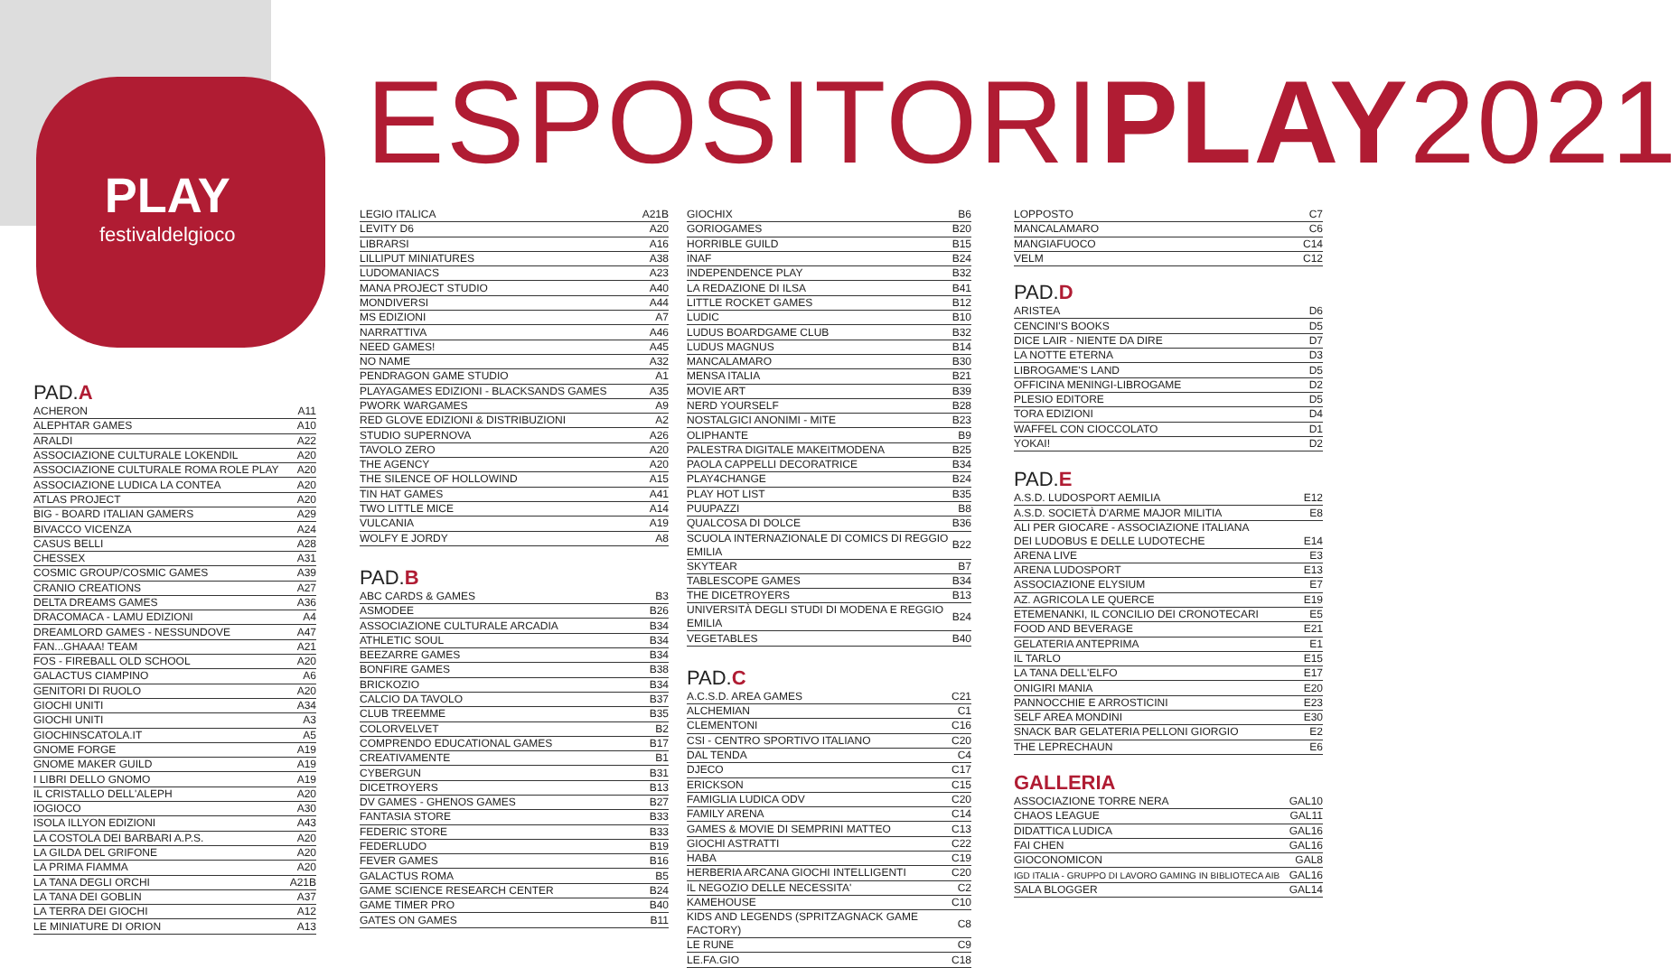PLAY
festivaldelgioco
ESPOSITORIPLAY2021
PAD. A
| ACHERON | A11 |
| ALEPHTAR GAMES | A10 |
| ARALDI | A22 |
| ASSOCIAZIONE CULTURALE LOKENDIL | A20 |
| ASSOCIAZIONE CULTURALE ROMA ROLE PLAY | A20 |
| ASSOCIAZIONE LUDICA LA CONTEA | A20 |
| ATLAS PROJECT | A20 |
| BIG - BOARD ITALIAN GAMERS | A29 |
| BIVACCO VICENZA | A24 |
| CASUS BELLI | A28 |
| CHESSEX | A31 |
| COSMIC GROUP/COSMIC GAMES | A39 |
| CRANIO CREATIONS | A27 |
| DELTA DREAMS GAMES | A36 |
| DRACOMACA - LAMU EDIZIONI | A4 |
| DREAMLORD GAMES - NESSUNDOVE | A47 |
| FAN...GHAAA! TEAM | A21 |
| FOS - FIREBALL OLD SCHOOL | A20 |
| GALACTUS CIAMPINO | A6 |
| GENITORI DI RUOLO | A20 |
| GIOCHI UNITI | A34 |
| GIOCHI UNITI | A3 |
| GIOCHINSCATOLA.IT | A5 |
| GNOME FORGE | A19 |
| GNOME MAKER GUILD | A19 |
| I LIBRI DELLO GNOMO | A19 |
| IL CRISTALLO DELL'ALEPH | A20 |
| IOGIOCO | A30 |
| ISOLA ILLYON EDIZIONI | A43 |
| LA COSTOLA DEI BARBARI A.P.S. | A20 |
| LA GILDA DEL GRIFONE | A20 |
| LA PRIMA FIAMMA | A20 |
| LA TANA DEGLI ORCHI | A21B |
| LA TANA DEI GOBLIN | A37 |
| LA TERRA DEI GIOCHI | A12 |
| LE MINIATURE DI ORION | A13 |
| LEGIO ITALICA | A21B |
| LEVITY D6 | A20 |
| LIBRARSI | A16 |
| LILLIPUT MINIATURES | A38 |
| LUDOMANIACS | A23 |
| MANA PROJECT STUDIO | A40 |
| MONDIVERSI | A44 |
| MS EDIZIONI | A7 |
| NARRATTIVA | A46 |
| NEED GAMES! | A45 |
| NO NAME | A32 |
| PENDRAGON GAME STUDIO | A1 |
| PLAYAGAMES EDIZIONI - BLACKSANDS GAMES | A35 |
| PWORK WARGAMES | A9 |
| RED GLOVE EDIZIONI & DISTRIBUZIONI | A2 |
| STUDIO SUPERNOVA | A26 |
| TAVOLO ZERO | A20 |
| THE AGENCY | A20 |
| THE SILENCE OF HOLLOWIND | A15 |
| TIN HAT GAMES | A41 |
| TWO LITTLE MICE | A14 |
| VULCANIA | A19 |
| WOLFY E JORDY | A8 |
PAD. B
| ABC CARDS & GAMES | B3 |
| ASMODEE | B26 |
| ASSOCIAZIONE CULTURALE ARCADIA | B34 |
| ATHLETIC SOUL | B34 |
| BEEZARRE GAMES | B34 |
| BONFIRE GAMES | B38 |
| BRICKOZIO | B34 |
| CALCIO DA TAVOLO | B37 |
| CLUB TREEMME | B35 |
| COLORVELVET | B2 |
| COMPRENDO EDUCATIONAL GAMES | B17 |
| CREATIVAMENTE | B1 |
| CYBERGUN | B31 |
| DICETROYERS | B13 |
| DV GAMES - GHENOS GAMES | B27 |
| FANTASIA STORE | B33 |
| FEDERIC STORE | B33 |
| FEDERLUDO | B19 |
| FEVER GAMES | B16 |
| GALACTUS ROMA | B5 |
| GAME SCIENCE RESEARCH CENTER | B24 |
| GAME TIMER PRO | B40 |
| GATES ON GAMES | B11 |
| GIOCHIX | B6 |
| GORIOGAMES | B20 |
| HORRIBLE GUILD | B15 |
| INAF | B24 |
| INDEPENDENCE PLAY | B32 |
| LA REDAZIONE DI ILSA | B41 |
| LITTLE ROCKET GAMES | B12 |
| LUDIC | B10 |
| LUDUS BOARDGAME CLUB | B32 |
| LUDUS MAGNUS | B14 |
| MANCALAMARO | B30 |
| MENSA ITALIA | B21 |
| MOVIE ART | B39 |
| NERD YOURSELF | B28 |
| NOSTALGICI ANONIMI - MITE | B23 |
| OLIPHANTE | B9 |
| PALESTRA DIGITALE MAKEITMODENA | B25 |
| PAOLA CAPPELLI DECORATRICE | B34 |
| PLAY4CHANGE | B24 |
| PLAY HOT LIST | B35 |
| PUUPAZZI | B8 |
| QUALCOSA DI DOLCE | B36 |
| SCUOLA INTERNAZIONALE DI COMICS DI REGGIO EMILIA | B22 |
| SKYTEAR | B7 |
| TABLESCOPE GAMES | B34 |
| THE DICETROYERS | B13 |
| UNIVERSITÀ DEGLI STUDI DI MODENA E REGGIO EMILIA | B24 |
| VEGETABLES | B40 |
PAD. C
| A.C.S.D. AREA GAMES | C21 |
| ALCHEMIAN | C1 |
| CLEMENTONI | C16 |
| CSI - CENTRO SPORTIVO ITALIANO | C20 |
| DAL TENDA | C4 |
| DJECO | C17 |
| ERICKSON | C15 |
| FAMIGLIA LUDICA ODV | C20 |
| FAMILY ARENA | C14 |
| GAMES & MOVIE DI SEMPRINI MATTEO | C13 |
| GIOCHI ASTRATTI | C22 |
| HABA | C19 |
| HERBERIA ARCANA GIOCHI INTELLIGENTI | C20 |
| IL NEGOZIO DELLE NECESSITA' | C2 |
| KAMEHOUSE | C10 |
| KIDS AND LEGENDS (SPRITZAGNACK GAME FACTORY) | C8 |
| LE RUNE | C9 |
| LE.FA.GIO | C18 |
| LOPPOSTO | C7 |
| MANCALAMARO | C6 |
| MANGIAFUOCO | C14 |
| VELM | C12 |
PAD. D
| ARISTEA | D6 |
| CENCINI'S BOOKS | D5 |
| DICE LAIR - NIENTE DA DIRE | D7 |
| LA NOTTE ETERNA | D3 |
| LIBROGAME'S LAND | D5 |
| OFFICINA MENINGI-LIBROGAME | D2 |
| PLESIO EDITORE | D5 |
| TORA EDIZIONI | D4 |
| WAFFEL CON CIOCCOLATO | D1 |
| YOKAI! | D2 |
PAD. E
| A.S.D. LUDOSPORT AEMILIA | E12 |
| A.S.D. SOCIETÀ D'ARME MAJOR MILITIA | E8 |
| ALI PER GIOCARE - ASSOCIAZIONE ITALIANA DEI LUDOBUS E DELLE LUDOTECHE | E14 |
| ARENA LIVE | E3 |
| ARENA LUDOSPORT | E13 |
| ASSOCIAZIONE ELYSIUM | E7 |
| AZ. AGRICOLA LE QUERCE | E19 |
| ETEMENANKI, IL CONCILIO DEI CRONOTECARI | E5 |
| FOOD AND BEVERAGE | E21 |
| GELATERIA ANTEPRIMA | E1 |
| IL TARLO | E15 |
| LA TANA DELL'ELFO | E17 |
| ONIGIRI MANIA | E20 |
| PANNOCCHIE E ARROSTICINI | E23 |
| SELF AREA MONDINI | E30 |
| SNACK BAR GELATERIA PELLONI GIORGIO | E2 |
| THE LEPRECHAUN | E6 |
GALLERIA
| ASSOCIAZIONE TORRE NERA | GAL10 |
| CHAOS LEAGUE | GAL11 |
| DIDATTICA LUDICA | GAL16 |
| FAI CHEN | GAL16 |
| GIOCONOMICON | GAL8 |
| IGD ITALIA - GRUPPO DI LAVORO GAMING IN BIBLIOTECA AIB | GAL16 |
| SALA BLOGGER | GAL14 |